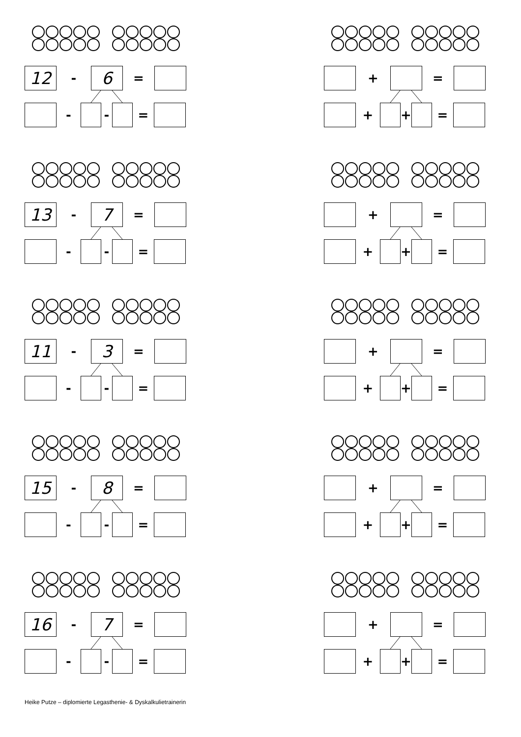12
-
6
=
- - =
+ =
+ + =
13
-
7
=
- - =
+ =
+ + =
11
-
3
=
- - =
+ =
+ + =
15
-
8
=
- - =
+ =
+ + =
16
-
7
=
- - =
+ =
+ + =
Heike Putze – diplomierte Legasthenie- & Dyskalkulietrainerin